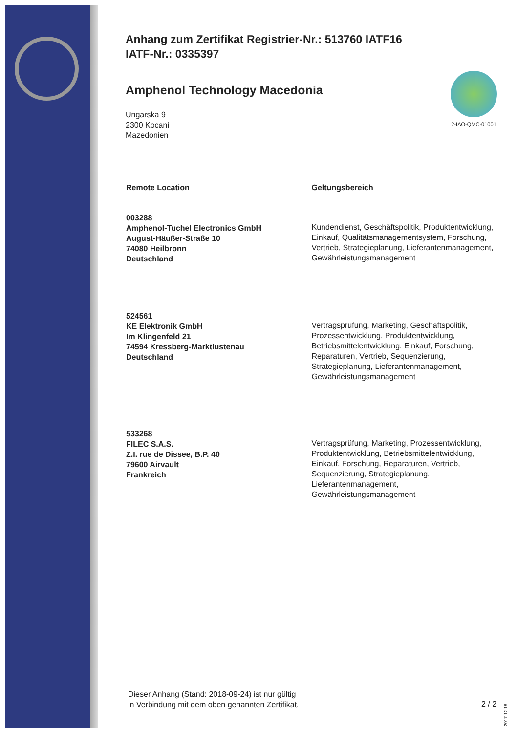Anhang zum Zertifikat Registrier-Nr.: 513760 IATF16
IATF-Nr.: 0335397
2-IAO-QMC-01001
Amphenol Technology Macedonia
Ungarska 9
2300 Kocani
Mazedonien
| Remote Location | Geltungsbereich |
| --- | --- |
| 003288 Amphenol-Tuchel Electronics GmbH August-Häußer-Straße 10 74080 Heilbronn Deutschland | Kundendienst, Geschäftspolitik, Produktentwicklung, Einkauf, Qualitätsmanagementsystem, Forschung, Vertrieb, Strategieplanung, Lieferantenmanagement, Gewährleistungsmanagement |
| 524561 KE Elektronik GmbH Im Klingenfeld 21 74594 Kressberg-Marktlustenau Deutschland | Vertragsprüfung, Marketing, Geschäftspolitik, Prozessentwicklung, Produktentwicklung, Betriebsmittelentwicklung, Einkauf, Forschung, Reparaturen, Vertrieb, Sequenzierung, Strategieplanung, Lieferantenmanagement, Gewährleistungsmanagement |
| 533268 FILEC S.A.S. Z.I. rue de Dissee, B.P. 40 79600 Airvault Frankreich | Vertragsprüfung, Marketing, Prozessentwicklung, Produktentwicklung, Betriebsmittelentwicklung, Einkauf, Forschung, Reparaturen, Vertrieb, Sequenzierung, Strategieplanung, Lieferantenmanagement, Gewährleistungsmanagement |
Dieser Anhang (Stand: 2018-09-24) ist nur gültig
in Verbindung mit dem oben genannten Zertifikat.
2 / 2
2017-12-18